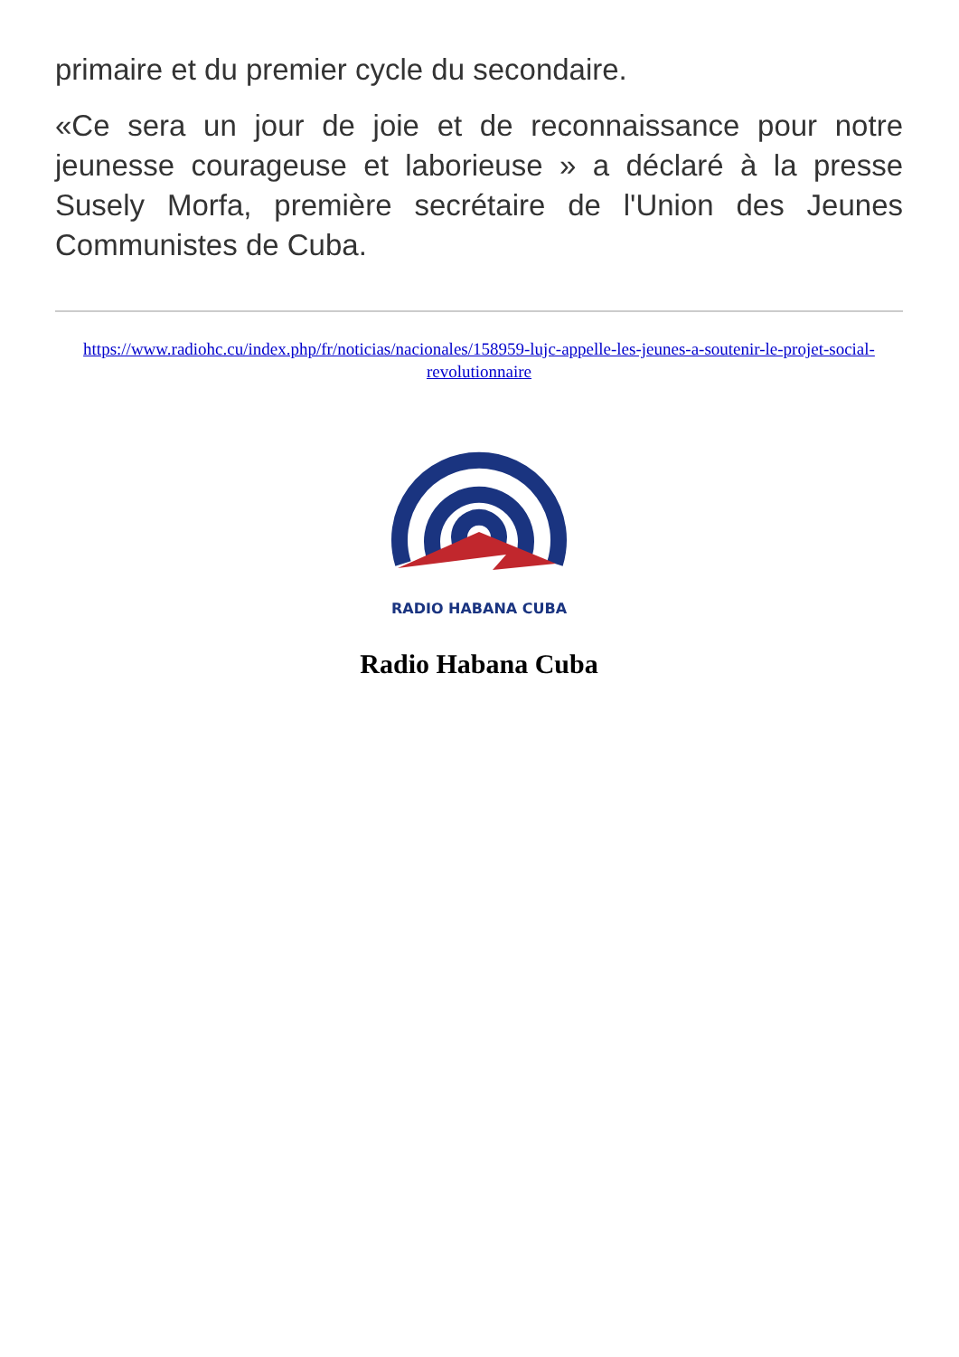primaire et du premier cycle du secondaire.
«Ce sera un jour de joie et de reconnaissance pour notre jeunesse courageuse et laborieuse » a déclaré à la presse Susely Morfa, première secrétaire de l'Union des Jeunes Communistes de Cuba.
https://www.radiohc.cu/index.php/fr/noticias/nacionales/158959-lujc-appelle-les-jeunes-a-soutenir-le-projet-social-revolutionnaire
RADIO HABANA CUBA
Radio Habana Cuba